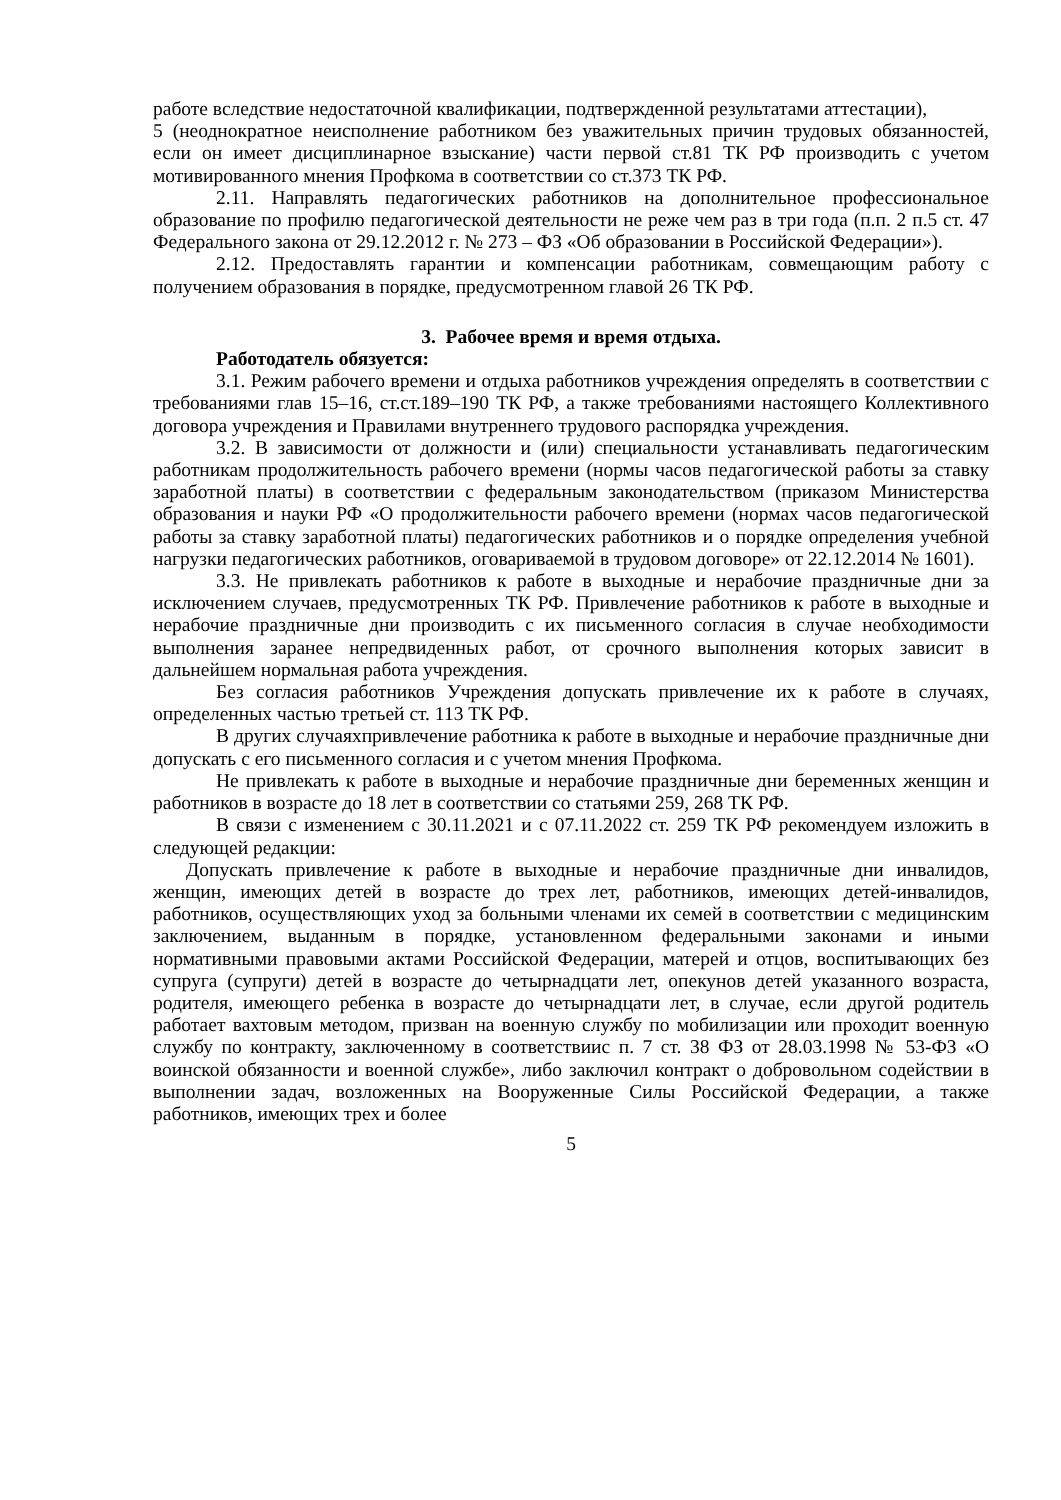работе вследствие недостаточной квалификации, подтвержденной результатами аттестации),
5 (неоднократное неисполнение работником без уважительных причин трудовых обязанностей, если он имеет дисциплинарное взыскание) части первой ст.81 ТК РФ производить с учетом мотивированного мнения Профкома в соответствии со ст.373 ТК РФ.
2.11. Направлять педагогических работников на дополнительное профессиональное образование по профилю педагогической деятельности не реже чем раз в три года (п.п. 2 п.5 ст. 47 Федерального закона от 29.12.2012 г. № 273 – ФЗ «Об образовании в Российской Федерации»).
2.12. Предоставлять гарантии и компенсации работникам, совмещающим работу с получением образования в порядке, предусмотренном главой 26 ТК РФ.
3. Рабочее время и время отдыха.
Работодатель обязуется:
3.1. Режим рабочего времени и отдыха работников учреждения определять в соответствии с требованиями глав 15–16, ст.ст.189–190 ТК РФ, а также требованиями настоящего Коллективного договора учреждения и Правилами внутреннего трудового распорядка учреждения.
3.2. В зависимости от должности и (или) специальности устанавливать педагогическим работникам продолжительность рабочего времени (нормы часов педагогической работы за ставку заработной платы) в соответствии с федеральным законодательством (приказом Министерства образования и науки РФ «О продолжительности рабочего времени (нормах часов педагогической работы за ставку заработной платы) педагогических работников и о порядке определения учебной нагрузки педагогических работников, оговариваемой в трудовом договоре» от 22.12.2014 № 1601).
3.3. Не привлекать работников к работе в выходные и нерабочие праздничные дни за исключением случаев, предусмотренных ТК РФ. Привлечение работников к работе в выходные и нерабочие праздничные дни производить с их письменного согласия в случае необходимости выполнения заранее непредвиденных работ, от срочного выполнения которых зависит в дальнейшем нормальная работа учреждения.
Без согласия работников Учреждения допускать привлечение их к работе в случаях, определенных частью третьей ст. 113 ТК РФ.
В других случаяхпривлечение работника к работе в выходные и нерабочие праздничные дни допускать с его письменного согласия и с учетом мнения Профкома.
Не привлекать к работе в выходные и нерабочие праздничные дни беременных женщин и работников в возрасте до 18 лет в соответствии со статьями 259, 268 ТК РФ.
В связи с изменением с 30.11.2021 и с 07.11.2022 ст. 259 ТК РФ рекомендуем изложить в следующей редакции:
Допускать привлечение к работе в выходные и нерабочие праздничные дни инвалидов, женщин, имеющих детей в возрасте до трех лет, работников, имеющих детей-инвалидов, работников, осуществляющих уход за больными членами их семей в соответствии с медицинским заключением, выданным в порядке, установленном федеральными законами и иными нормативными правовыми актами Российской Федерации, матерей и отцов, воспитывающих без супруга (супруги) детей в возрасте до четырнадцати лет, опекунов детей указанного возраста, родителя, имеющего ребенка в возрасте до четырнадцати лет, в случае, если другой родитель работает вахтовым методом, призван на военную службу по мобилизации или проходит военную службу по контракту, заключенному в соответствиис п. 7 ст. 38 ФЗ от 28.03.1998 № 53-ФЗ «О воинской обязанности и военной службе», либо заключил контракт о добровольном содействии в выполнении задач, возложенных на Вооруженные Силы Российской Федерации, а также работников, имеющих трех и более
5